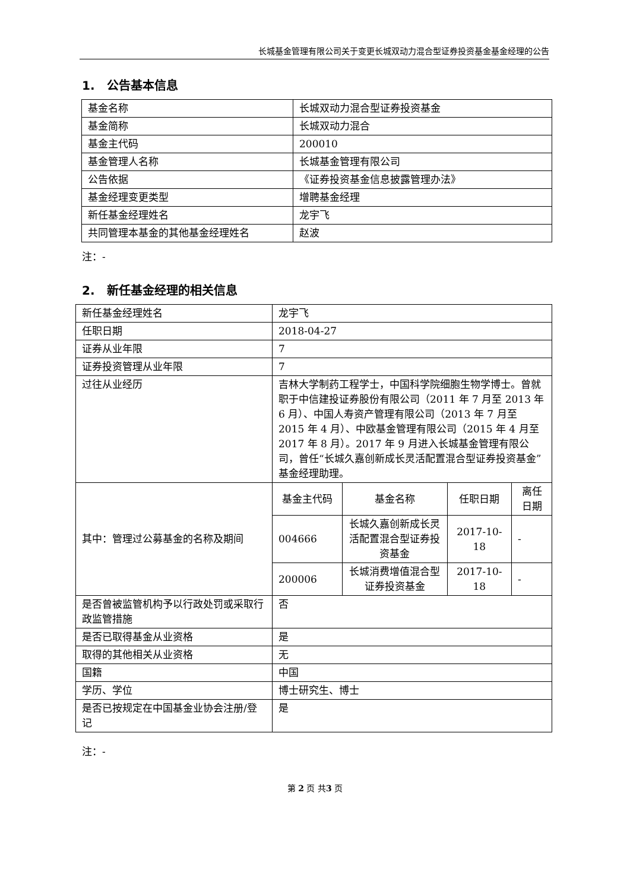长城基金管理有限公司关于变更长城双动力混合型证券投资基金基金经理的公告
1.　公告基本信息
| 基金名称 | 长城双动力混合型证券投资基金 |
| 基金简称 | 长城双动力混合 |
| 基金主代码 | 200010 |
| 基金管理人名称 | 长城基金管理有限公司 |
| 公告依据 | 《证券投资基金信息披露管理办法》 |
| 基金经理变更类型 | 增聘基金经理 |
| 新任基金经理姓名 | 龙宇飞 |
| 共同管理本基金的其他基金经理姓名 | 赵波 |
注：-
2.　新任基金经理的相关信息
| 新任基金经理姓名 | 龙宇飞 | | | |
| 任职日期 | 2018-04-27 | | | |
| 证券从业年限 | 7 | | | |
| 证券投资管理从业年限 | 7 | | | |
| 过往从业经历 | 吉林大学制药工程学士，中国科学院细胞生物学博士。曾就职于中信建投证券股份有限公司（2011 年 7 月至 2013 年 6 月）、中国人寿资产管理有限公司（2013 年 7 月至 2015 年 4 月）、中欧基金管理有限公司（2015 年 4 月至 2017 年 8 月）。2017 年 9 月进入长城基金管理有限公司，曾任“长城久嘉创新成长灵活配置混合型证券投资基金”基金经理助理。 | | | |
| 其中：管理过公募基金的名称及期间 | 基金主代码 | 基金名称 | 任职日期 | 离任日期 |
| | 004666 | 长城久嘉创新成长灵活配置混合型证券投资基金 | 2017-10-18 | - |
| | 200006 | 长城消费增值混合型证券投资基金 | 2017-10-18 | - |
| 是否曾被监管机构予以行政处罚或采取行政监管措施 | 否 | | | |
| 是否已取得基金从业资格 | 是 | | | |
| 取得的其他相关从业资格 | 无 | | | |
| 国籍 | 中国 | | | |
| 学历、学位 | 博士研究生、博士 | | | |
| 是否已按规定在中国基金业协会注册/登记 | 是 | | | |
注：-
第 2 页 共3 页